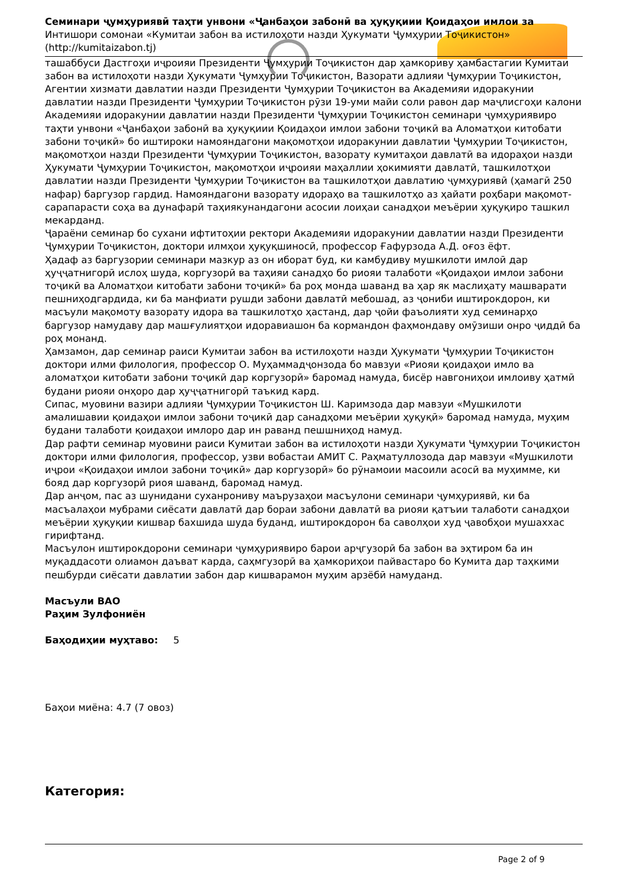Семинари ҷумҳуриявӣ таҳти унвони «Ҷанбаҳои забонӣ ва ҳуқуқиии Қоидаҳои имлои за
Интишори сомонаи «Кумитаи забон ва истилоҳоти назди Ҳукумати Ҷумҳурии Тоҷикистон»
(http://kumitaizabon.tj)
ташаббуси Дастгоҳи иҷроияи Президенти Ҷумҳурии Тоҷикистон дар ҳамкориву ҳамбастагии Кумитаи забон ва истилоҳоти назди Ҳукумати Ҷумҳурии Тоҷикистон, Вазорати адлияи Ҷумҳурии Тоҷикистон, Агентии хизмати давлатии назди Президенти Ҷумҳурии Тоҷикистон ва Академияи идоракунии давлатии назди Президенти Ҷумҳурии Тоҷикистон рӯзи 19-уми майи соли равон дар маҷлисгоҳи калони Академияи идоракунии давлатии назди Президенти Ҷумҳурии Тоҷикистон семинари ҷумҳуриявиро таҳти унвони «Ҷанбаҳои забонӣ ва ҳуқуқиии Қоидаҳои имлои забони тоҷикӣ ва Аломатҳои китобати забони тоҷикӣ» бо иштироки намояндагони мақомотҳои идоракунии давлатии Ҷумҳурии Тоҷикистон, мақомотҳои назди Президенти Ҷумҳурии Тоҷикистон, вазорату кумитаҳои давлатӣ ва идораҳои назди Ҳукумати Ҷумҳурии Тоҷикистон, мақомотҳои иҷроияи маҳаллии ҳокимияти давлатӣ, ташкилотҳои давлатии назди Президенти Ҷумҳурии Тоҷикистон ва ташкилотҳои давлатию ҷумҳуриявӣ (ҳамагӣ 250 нафар) баргузор гардид. Намояндагони вазорату идораҳо ва ташкилотҳо аз ҳайати роҳбари мақомот-сарапарасти соҳа ва дунафарӣ таҳиякунандагони асосии лоиҳаи санадҳои меъёрии ҳуқуқиро ташкил мекарданд.
Ҷараёни семинар бо сухани ифтитоҳии ректори Академияи идоракунии давлатии назди Президенти Ҷумҳурии Тоҷикистон, доктори илмҳои ҳуқуқшиносӣ, профессор Ғафурзода А.Д. оғоз ёфт.
Ҳадаф аз баргузории семинари мазкур аз он иборат буд, ки камбудиву мушкилоти имлоӣ дар ҳуҷҷатнигорӣ ислоҳ шуда, коргузорӣ ва таҳияи санадҳо бо риояи талаботи «Қоидаҳои имлои забони тоҷикӣ ва Аломатҳои китобати забони тоҷикӣ» ба роҳ монда шаванд ва ҳар як маслиҳату машварати пешниҳодгардида, ки ба манфиати рушди забони давлатӣ мебошад, аз ҷониби иштирокдорон, ки масъули мақомоту вазорату идора ва ташкилотҳо ҳастанд, дар ҷойи фаъолияти худ семинарҳо баргузор намудаву дар машғулиятҳои идоравиашон ба кормандон фаҳмондаву омӯзиши онро ҷиддӣ ба роҳ монанд.
Ҳамзамон, дар семинар раиси Кумитаи забон ва истилоҳоти назди Ҳукумати Ҷумҳурии Тоҷикистон доктори илми филология, профессор О. Муҳаммадҷонзода бо мавзуи «Риояи қоидаҳои имло ва аломатҳои китобати забони тоҷикӣ дар коргузорӣ» баромад намуда, бисёр навгониҳои имлоиву ҳатмӣ будани риояи онҳоро дар ҳуҷҷатнигорӣ таъкид кард.
Сипас, муовини вазири адлияи Ҷумҳурии Тоҷикистон Ш. Каримзода дар мавзуи «Мушкилоти амалишавии қоидаҳои имлои забони тоҷикӣ дар санадҳоми меъёрии ҳуқуқӣ» баромад намуда, муҳим будани талаботи қоидаҳои имлоро дар ин раванд пешшниҳод намуд.
Дар рафти семинар муовини раиси Кумитаи забон ва истилоҳоти назди Ҳукумати Ҷумҳурии Тоҷикистон доктори илми филология, профессор, узви вобастаи АМИТ С. Раҳматуллозода дар мавзуи «Мушкилоти иҷрои «Қоидаҳои имлои забони тоҷикӣ» дар коргузорӣ» бо рӯнамоии масоили асосӣ ва муҳимме, ки бояд дар коргузорӣ риоя шаванд, баромад намуд.
Дар анҷом, пас аз шунидани суханрониву маърузаҳои масъулони семинари ҷумҳуриявӣ, ки ба масъалаҳои мубрами сиёсати давлатӣ дар бораи забони давлатӣ ва риояи қатъии талаботи санадҳои меъёрии ҳуқуқии кишвар бахшида шуда буданд, иштирокдорон ба саволҳои худ ҷавобҳои мушаххас гирифтанд.
Масъулон иштирокдорони семинари ҷумҳуриявиро барои арҷгузорӣ ба забон ва эҳтиром ба ин муқаддасоти олиамон даъват карда, саҳмгузорӣ ва ҳамкориҳои пайвастаро бо Кумита дар таҳкими пешбурди сиёсати давлатии забон дар кишварамон муҳим арзёбӣ намуданд.
Масъули ВАО
Раҳим Зулфониён
Баҳодиҳии муҳтаво: 5
Баҳои миёна: 4.7 (7 овоз)
Категория:
Page 2 of 9